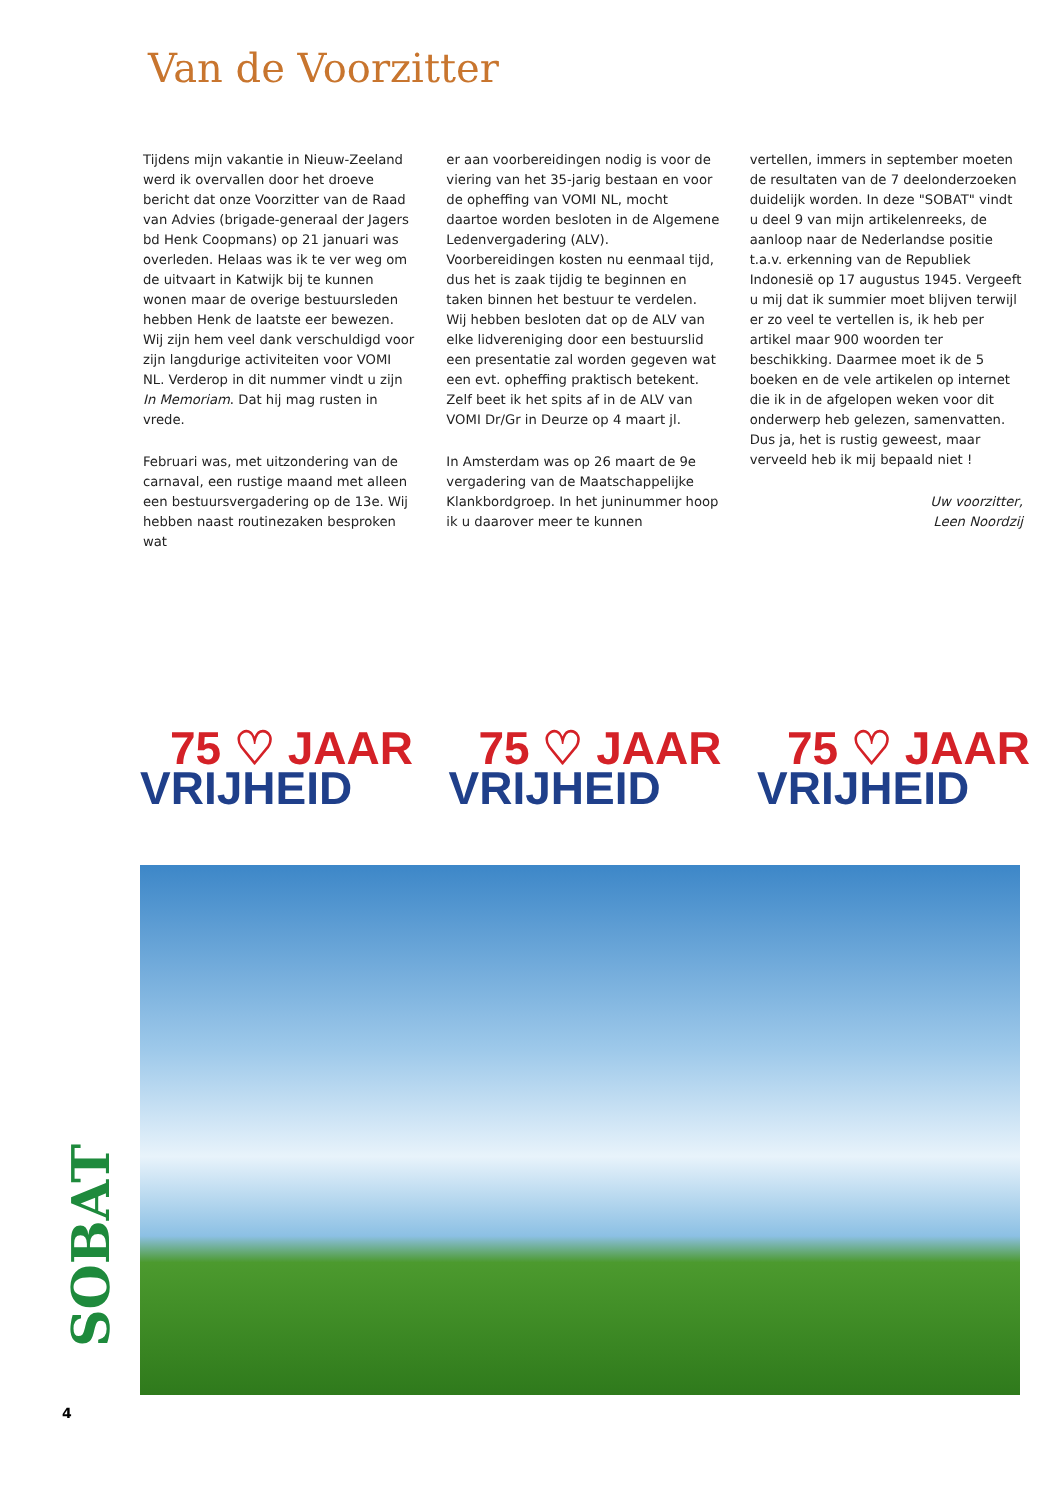Van de Voorzitter
Tijdens mijn vakantie in Nieuw-Zeeland werd ik overvallen door het droeve bericht dat onze Voorzitter van de Raad van Advies (brigade-generaal der Jagers bd Henk Coopmans) op 21 januari was overleden. Helaas was ik te ver weg om de uitvaart in Katwijk bij te kunnen wonen maar de overige bestuursleden hebben Henk de laatste eer bewezen. Wij zijn hem veel dank verschuldigd voor zijn langdurige activiteiten voor VOMI NL. Verderop in dit nummer vindt u zijn In Memoriam. Dat hij mag rusten in vrede.
Februari was, met uitzondering van de carnaval, een rustige maand met alleen een bestuursvergadering op de 13e. Wij hebben naast routinezaken besproken wat
er aan voorbereidingen nodig is voor de viering van het 35-jarig bestaan en voor de opheffing van VOMI NL, mocht daartoe worden besloten in de Algemene Ledenvergadering (ALV). Voorbereidingen kosten nu eenmaal tijd, dus het is zaak tijdig te beginnen en taken binnen het bestuur te verdelen. Wij hebben besloten dat op de ALV van elke lidvereniging door een bestuurslid een presentatie zal worden gegeven wat een evt. opheffing praktisch betekent. Zelf beet ik het spits af in de ALV van VOMI Dr/Gr in Deurze op 4 maart jl.
In Amsterdam was op 26 maart de 9e vergadering van de Maatschappelijke Klankbordgroep. In het juninummer hoop ik u daarover meer te kunnen
vertellen, immers in september moeten de resultaten van de 7 deelonderzoeken duidelijk worden. In deze "SOBAT" vindt u deel 9 van mijn artikelenreeks, de aanloop naar de Nederlandse positie t.a.v. erkenning van de Republiek Indonesië op 17 augustus 1945. Vergeeft u mij dat ik summier moet blijven terwijl er zo veel te vertellen is, ik heb per artikel maar 900 woorden ter beschikking. Daarmee moet ik de 5 boeken en de vele artikelen op internet die ik in de afgelopen weken voor dit onderwerp heb gelezen, samenvatten. Dus ja, het is rustig geweest, maar verveeld heb ik mij bepaald niet !
Uw voorzitter,
Leen Noordzij
75 ♡ JAAR
VRIJHEID
75 ♡ JAAR
VRIJHEID
75 ♡ JAAR
VRIJHEID
SOBAT
4